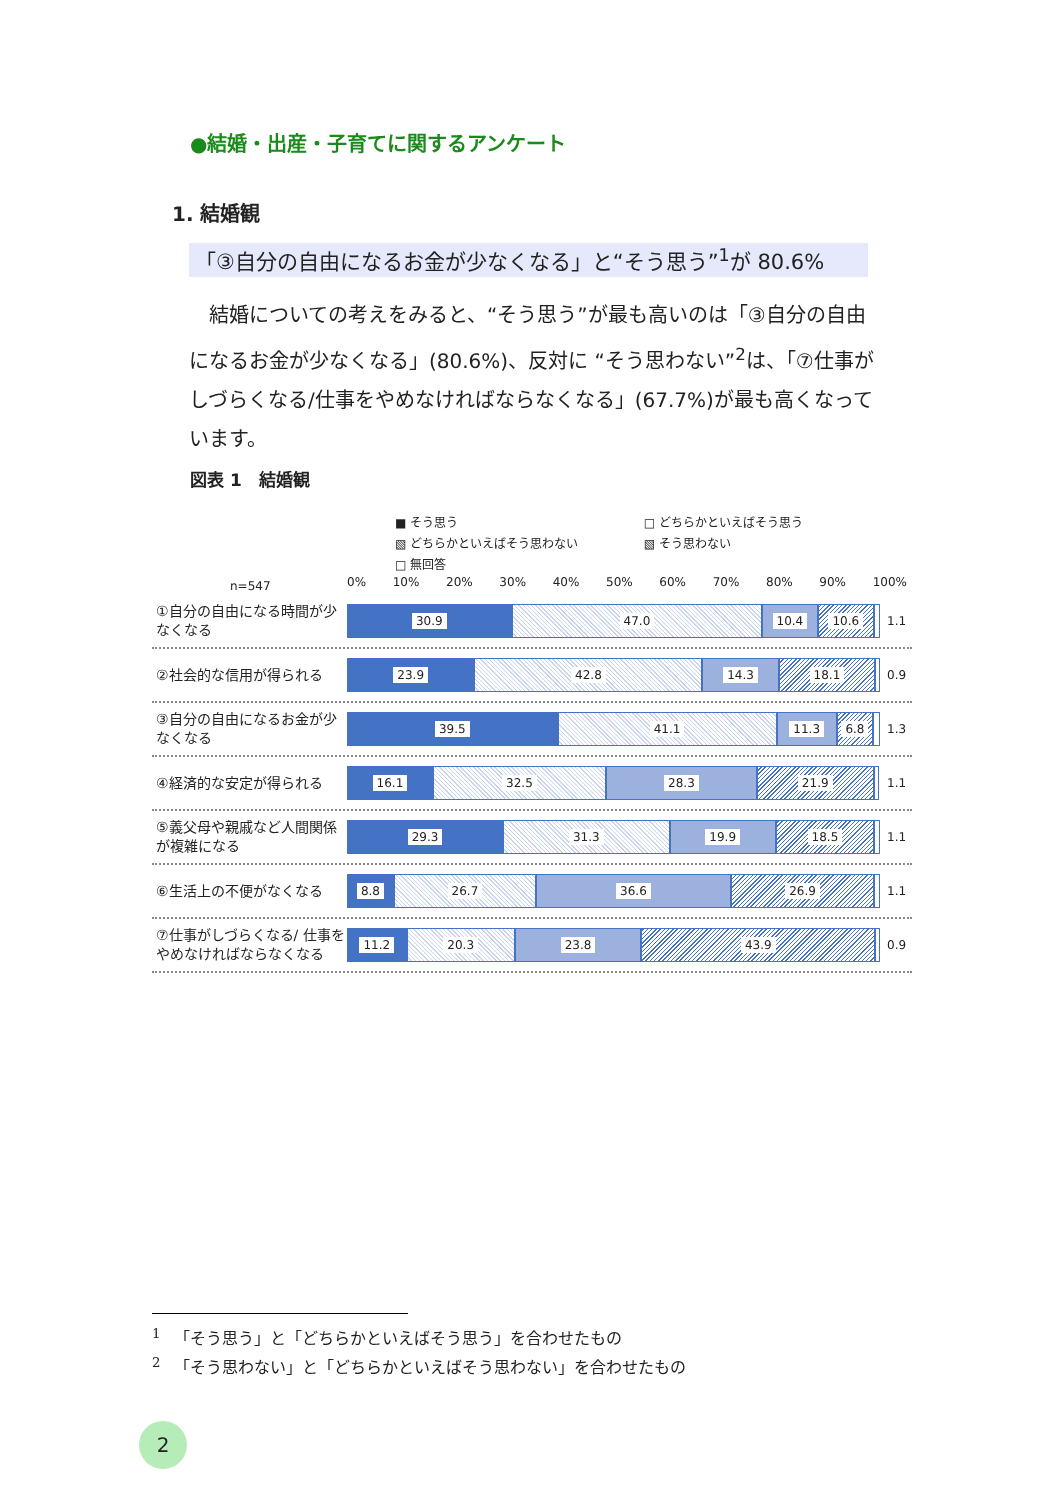●結婚・出産・子育てに関するアンケート
1. 結婚観
「③自分の自由になるお金が少なくなる」と“そう思う”<sup>1</sup>が 80.6%
　結婚についての考えをみると、“そう思う”が最も高いのは「③自分の自由になるお金が少なくなる」(80.6%)、反対に “そう思わない”<sup>2</sup>は、「⑦仕事がしづらくなる/仕事をやめなければならなくなる」(67.7%)が最も高くなっています。
図表 1　結婚観
■ そう思う □ どちらかといえばそう思う
▧ どちらかといえばそう思わない ▧ そう思わない
□ 無回答
n=547
0% 10% 20% 30% 40% 50% 60% 70% 80% 90% 100%
①自分の自由になる時間が少なくなる
30.9 47.0 10.4 10.6 1.1
②社会的な信用が得られる
23.9 42.8 14.3 18.1 0.9
③自分の自由になるお金が少なくなる
39.5 41.1 11.3 6.8 1.3
④経済的な安定が得られる
16.1 32.5 28.3 21.9 1.1
⑤義父母や親戚など人間関係が複雑になる
29.3 31.3 19.9 18.5 1.1
⑥生活上の不便がなくなる
8.8 26.7 36.6 26.9 1.1
⑦仕事がしづらくなる/ 仕事をやめなければならなくなる
11.2 20.3 23.8 43.9 0.9
<sup>1</sup> 　「そう思う」と「どちらかといえばそう思う」を合わせたもの
<sup>2</sup> 　「そう思わない」と「どちらかといえばそう思わない」を合わせたもの
2